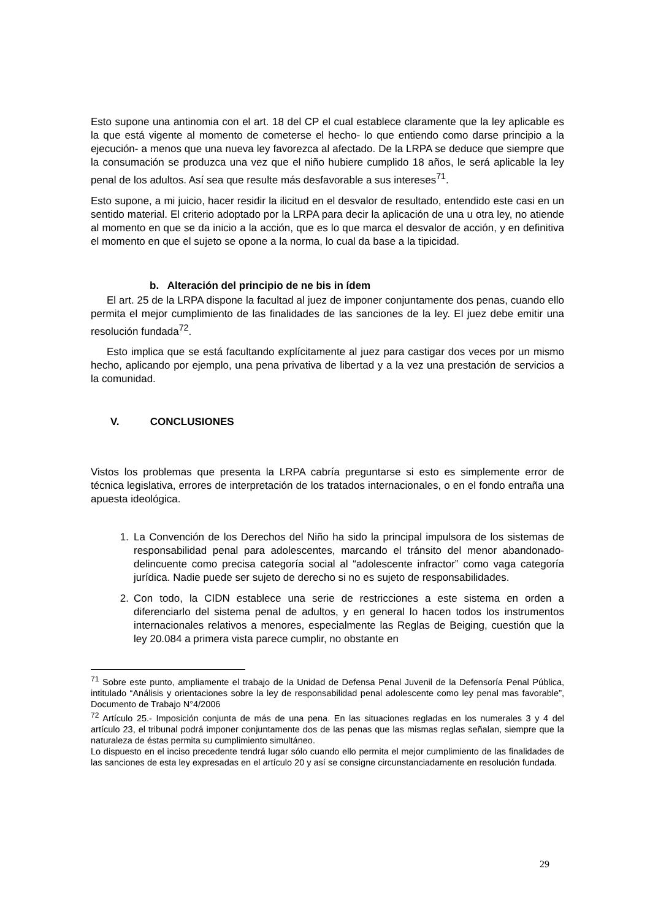Esto supone una antinomia con el art. 18 del CP el cual establece claramente que la ley aplicable es la que está vigente al momento de cometerse el hecho- lo que entiendo como darse principio a la ejecución- a menos que una nueva ley favorezca al afectado. De la LRPA se deduce que siempre que la consumación se produzca una vez que el niño hubiere cumplido 18 años, le será aplicable la ley penal de los adultos. Así sea que resulte más desfavorable a sus intereses<sup>71</sup>.
Esto supone, a mi juicio, hacer residir la ilicitud en el desvalor de resultado, entendido este casi en un sentido material. El criterio adoptado por la LRPA para decir la aplicación de una u otra ley, no atiende al momento en que se da inicio a la acción, que es lo que marca el desvalor de acción, y en definitiva el momento en que el sujeto se opone a la norma, lo cual da base a la tipicidad.
b. Alteración del principio de ne bis in ídem
El art. 25 de la LRPA dispone la facultad al juez de imponer conjuntamente dos penas, cuando ello permita el mejor cumplimiento de las finalidades de las sanciones de la ley. El juez debe emitir una resolución fundada<sup>72</sup>.
Esto implica que se está facultando explícitamente al juez para castigar dos veces por un mismo hecho, aplicando por ejemplo, una pena privativa de libertad y a la vez una prestación de servicios a la comunidad.
V. CONCLUSIONES
Vistos los problemas que presenta la LRPA cabría preguntarse si esto es simplemente error de técnica legislativa, errores de interpretación de los tratados internacionales, o en el fondo entraña una apuesta ideológica.
1. La Convención de los Derechos del Niño ha sido la principal impulsora de los sistemas de responsabilidad penal para adolescentes, marcando el tránsito del menor abandonado- delincuente como precisa categoría social al “adolescente infractor” como vaga categoría jurídica. Nadie puede ser sujeto de derecho si no es sujeto de responsabilidades.
2. Con todo, la CIDN establece una serie de restricciones a este sistema en orden a diferenciarlo del sistema penal de adultos, y en general lo hacen todos los instrumentos internacionales relativos a menores, especialmente las Reglas de Beiging, cuestión que la ley 20.084 a primera vista parece cumplir, no obstante en
<sup>71</sup> Sobre este punto, ampliamente el trabajo de la Unidad de Defensa Penal Juvenil de la Defensoría Penal Pública, intitulado “Análisis y orientaciones sobre la ley de responsabilidad penal adolescente como ley penal mas favorable”, Documento de Trabajo N°4/2006
<sup>72</sup> Artículo 25.- Imposición conjunta de más de una pena. En las situaciones regladas en los numerales 3 y 4 del artículo 23, el tribunal podrá imponer conjuntamente dos de las penas que las mismas reglas señalan, siempre que la naturaleza de éstas permita su cumplimiento simultáneo.
Lo dispuesto en el inciso precedente tendrá lugar sólo cuando ello permita el mejor cumplimiento de las finalidades de las sanciones de esta ley expresadas en el artículo 20 y así se consigne circunstanciadamente en resolución fundada.
29